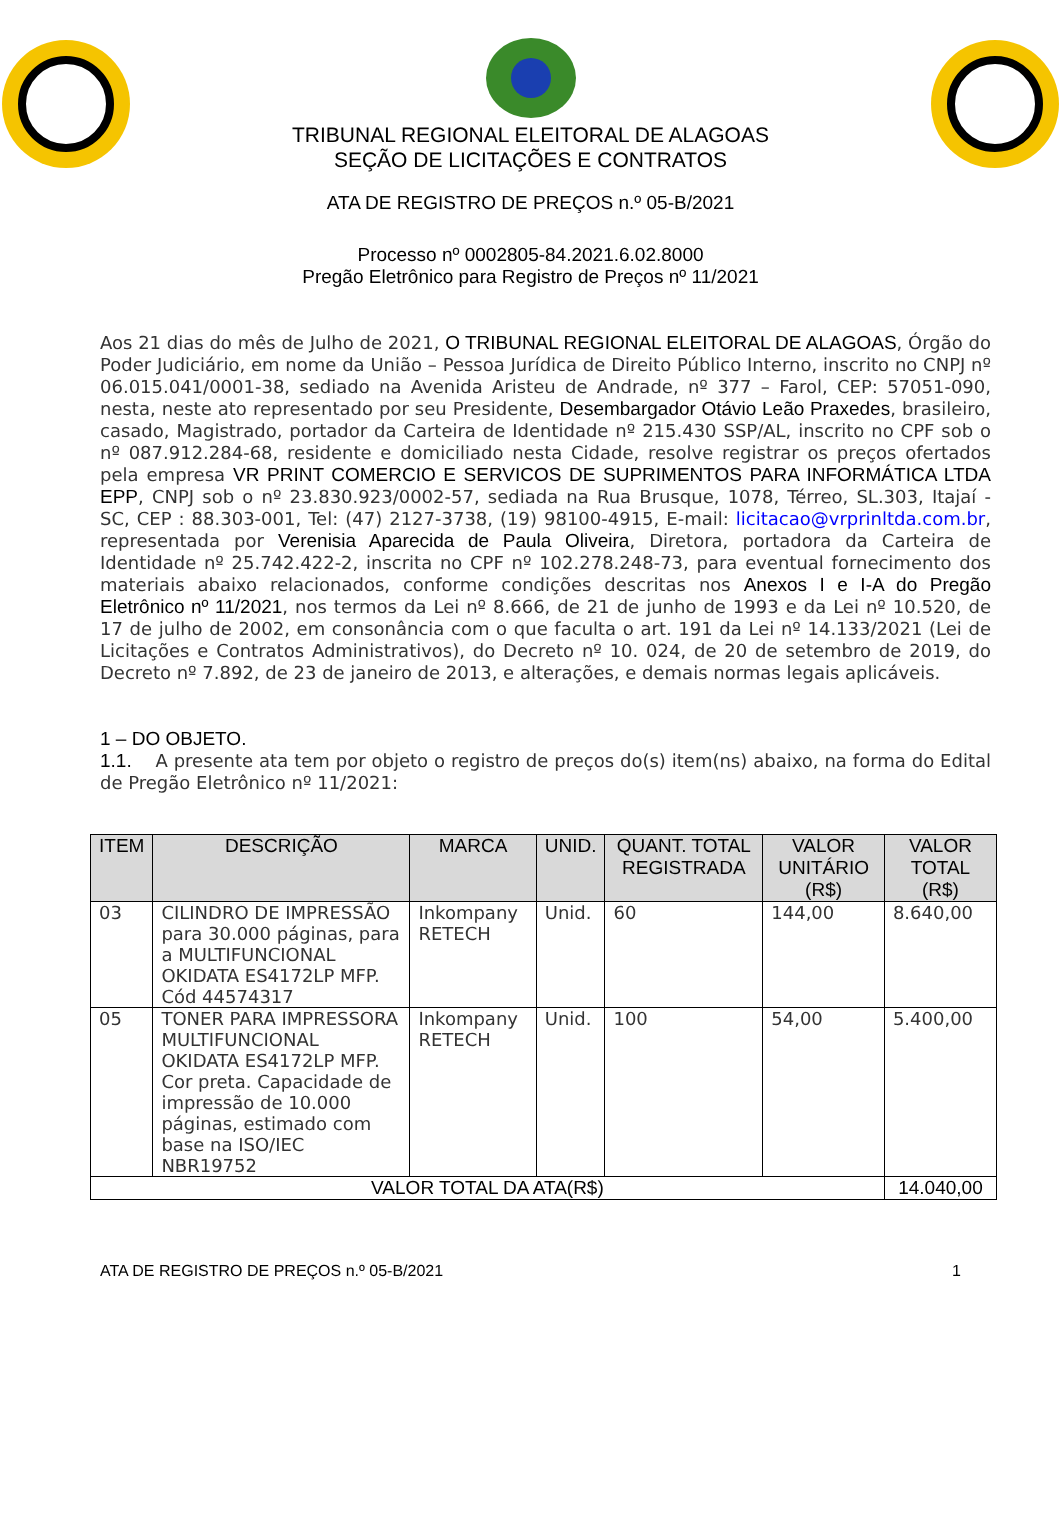TRIBUNAL REGIONAL ELEITORAL DE ALAGOAS
SEÇÃO DE LICITAÇÕES E CONTRATOS
ATA DE REGISTRO DE PREÇOS n.º 05-B/2021
Processo nº 0002805-84.2021.6.02.8000
Pregão Eletrônico para Registro de Preços nº 11/2021
Aos 21 dias do mês de Julho de 2021, O TRIBUNAL REGIONAL ELEITORAL DE ALAGOAS, Órgão do Poder Judiciário, em nome da União – Pessoa Jurídica de Direito Público Interno, inscrito no CNPJ nº 06.015.041/0001-38, sediado na Avenida Aristeu de Andrade, nº 377 – Farol, CEP: 57051-090, nesta, neste ato representado por seu Presidente, Desembargador Otávio Leão Praxedes, brasileiro, casado, Magistrado, portador da Carteira de Identidade nº 215.430 SSP/AL, inscrito no CPF sob o nº 087.912.284-68, residente e domiciliado nesta Cidade, resolve registrar os preços ofertados pela empresa VR PRINT COMERCIO E SERVICOS DE SUPRIMENTOS PARA INFORMÁTICA LTDA EPP, CNPJ sob o nº 23.830.923/0002-57, sediada na Rua Brusque, 1078, Térreo, SL.303, Itajaí - SC, CEP : 88.303-001, Tel: (47) 2127-3738, (19) 98100-4915, E-mail: licitacao@vrprinltda.com.br, representada por Verenisia Aparecida de Paula Oliveira, Diretora, portadora da Carteira de Identidade nº 25.742.422-2, inscrita no CPF nº 102.278.248-73, para eventual fornecimento dos materiais abaixo relacionados, conforme condições descritas nos Anexos I e I-A do Pregão Eletrônico nº 11/2021, nos termos da Lei nº 8.666, de 21 de junho de 1993 e da Lei nº 10.520, de 17 de julho de 2002, em consonância com o que faculta o art. 191 da Lei nº 14.133/2021 (Lei de Licitações e Contratos Administrativos), do Decreto nº 10. 024, de 20 de setembro de 2019, do Decreto nº 7.892, de 23 de janeiro de 2013, e alterações, e demais normas legais aplicáveis.
1 – DO OBJETO.
1.1. A presente ata tem por objeto o registro de preços do(s) item(ns) abaixo, na forma do Edital de Pregão Eletrônico nº 11/2021:
| ITEM | DESCRIÇÃO | MARCA | UNID. | QUANT. TOTAL REGISTRADA | VALOR UNITÁRIO (R$) | VALOR TOTAL (R$) |
| --- | --- | --- | --- | --- | --- | --- |
| 03 | CILINDRO DE IMPRESSÃO para 30.000 páginas, para a MULTIFUNCIONAL OKIDATA ES4172LP MFP. Cód 44574317 | Inkompany RETECH | Unid. | 60 | 144,00 | 8.640,00 |
| 05 | TONER PARA IMPRESSORA MULTIFUNCIONAL OKIDATA ES4172LP MFP. Cor preta. Capacidade de impressão de 10.000 páginas, estimado com base na ISO/IEC NBR19752 | Inkompany RETECH | Unid. | 100 | 54,00 | 5.400,00 |
| VALOR TOTAL DA ATA(R$) | | | | | | 14.040,00 |
ATA DE REGISTRO DE PREÇOS n.º 05-B/2021 1